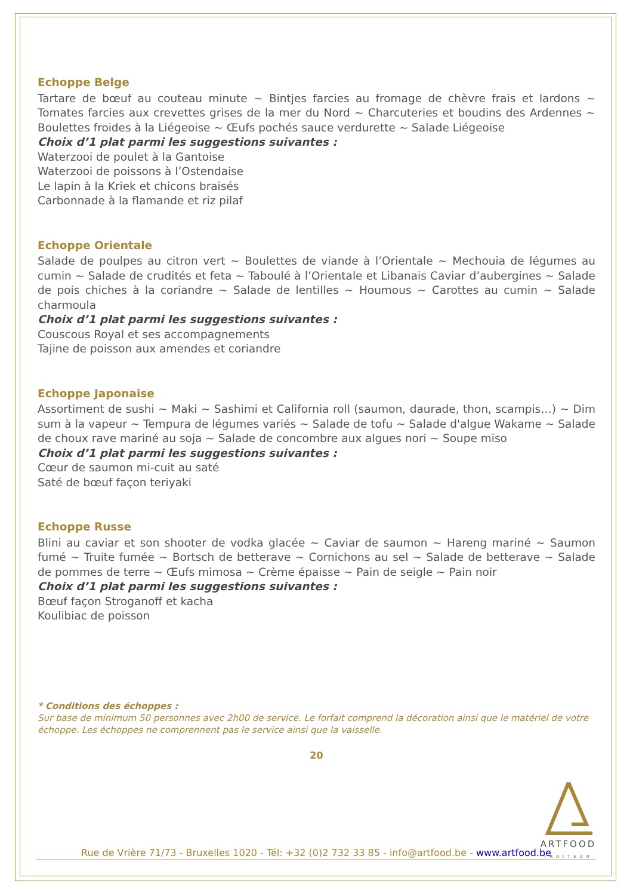Echoppe Belge
Tartare de bœuf au couteau minute ~ Bintjes farcies au fromage de chèvre frais et lardons ~ Tomates farcies aux crevettes grises de la mer du Nord ~ Charcuteries et boudins des Ardennes ~ Boulettes froides à la Liégeoise ~ Œufs pochés sauce verdurette ~ Salade Liégeoise
Choix d’1 plat parmi les suggestions suivantes :
Waterzooi de poulet à la Gantoise
Waterzooi de poissons à l’Ostendaise
Le lapin à la Kriek et chicons braisés
Carbonnade à la flamande et riz pilaf
Echoppe Orientale
Salade de poulpes au citron vert ~ Boulettes de viande à l’Orientale ~ Mechouia de légumes au cumin ~ Salade de crudités et feta ~ Taboulé à l’Orientale et Libanais Caviar d’aubergines ~ Salade de pois chiches à la coriandre ~ Salade de lentilles ~ Houmous ~ Carottes au cumin ~ Salade charmoula
Choix d’1 plat parmi les suggestions suivantes :
Couscous Royal et ses accompagnements
Tajine de poisson aux amendes et coriandre
Echoppe Japonaise
Assortiment de sushi ~ Maki ~ Sashimi et California roll (saumon, daurade, thon, scampis…) ~ Dim sum à la vapeur ~ Tempura de légumes variés ~ Salade de tofu ~ Salade d'algue Wakame ~ Salade de choux rave mariné au soja ~ Salade de concombre aux algues nori ~ Soupe miso
Choix d’1 plat parmi les suggestions suivantes :
Cœur de saumon mi-cuit au saté
Saté de bœuf façon teriyaki
Echoppe Russe
Blini au caviar et son shooter de vodka glacée ~ Caviar de saumon ~ Hareng mariné ~ Saumon fumé ~ Truite fumée ~ Bortsch de betterave ~ Cornichons au sel ~ Salade de betterave ~ Salade de pommes de terre ~ Œufs mimosa ~ Crème épaisse ~ Pain de seigle ~ Pain noir
Choix d’1 plat parmi les suggestions suivantes :
Bœuf façon Stroganoff et kacha
Koulibiac de poisson
* Conditions des échoppes :
Sur base de minimum 50 personnes avec 2h00 de service. Le forfait comprend la décoration ainsi que le matériel de votre échoppe. Les échoppes ne comprennent pas le service ainsi que la vaisselle.
20
ARTFOOD
TRAITEUR
Rue de Vrière 71/73 - Bruxelles 1020 - Tél: +32 (0)2 732 33 85 - info@artfood.be - www.artfood.be